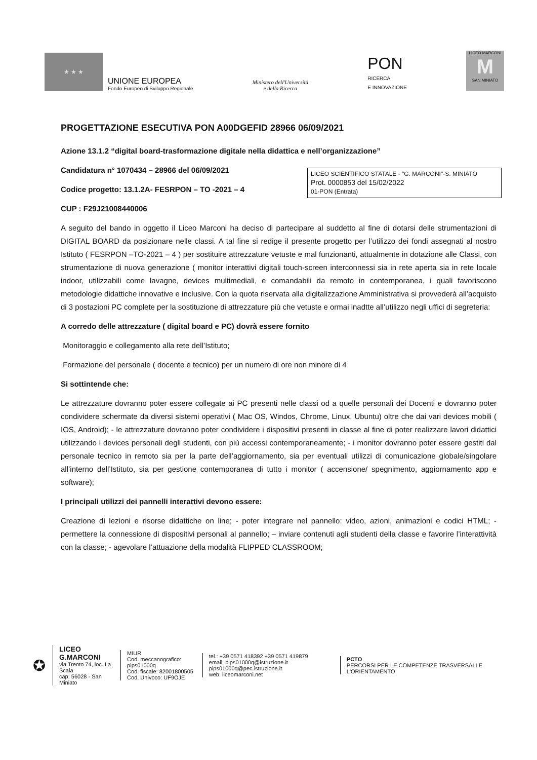★ ★ ★
UNIONE EUROPEA
Fondo Europeo di Sviluppo Regionale
Ministero dell'Università
e della Ricerca
PON
RICERCA
E INNOVAZIONE
LICEO MARCONI
M
SAN MINIATO
PROGETTAZIONE ESECUTIVA PON A00DGEFID 28966 06/09/2021
Azione 13.1.2 “digital board-trasformazione digitale nella didattica e nell’organizzazione”
LICEO SCIENTIFICO STATALE - "G. MARCONI"-S. MINIATO
Prot. 0000853 del 15/02/2022
01-PON (Entrata)
Candidatura n° 1070434 – 28966 del 06/09/2021
Codice progetto: 13.1.2A- FESRPON – TO -2021 – 4
CUP : F29J21008440006
A seguito del bando in oggetto il Liceo Marconi ha deciso di partecipare al suddetto al fine di dotarsi delle strumentazioni di DIGITAL BOARD da posizionare nelle classi. A tal fine si redige il presente progetto per l’utilizzo dei fondi assegnati al nostro Istituto ( FESRPON –TO-2021 – 4 ) per sostituire attrezzature vetuste e mal funzionanti, attualmente in dotazione alle Classi, con strumentazione di nuova generazione ( monitor interattivi digitali touch-screen interconnessi sia in rete aperta sia in rete locale indoor, utilizzabili come lavagne, devices multimediali, e comandabili da remoto in contemporanea, i quali favoriscono metodologie didattiche innovative e inclusive. Con la quota riservata alla digitalizzazione Amministrativa si provvederà all’acquisto di 3 postazioni PC complete per la sostituzione di attrezzature più che vetuste e ormai inadtte all’utilizzo negli uffici di segreteria:
A corredo delle attrezzature ( digital board e PC) dovrà essere fornito
Monitoraggio e collegamento alla rete dell’Istituto;
Formazione del personale ( docente e tecnico) per un numero di ore non minore di 4
Si sottintende che:
Le attrezzature dovranno poter essere collegate ai PC presenti nelle classi od a quelle personali dei Docenti e dovranno poter condividere schermate da diversi sistemi operativi ( Mac OS, Windos, Chrome, Linux, Ubuntu) oltre che dai vari devices mobili ( IOS, Android); - le attrezzature dovranno poter condividere i dispositivi presenti in classe al fine di poter realizzare lavori didattici utilizzando i devices personali degli studenti, con più accessi contemporaneamente; - i monitor dovranno poter essere gestiti dal personale tecnico in remoto sia per la parte dell’aggiornamento, sia per eventuali utilizzi di comunicazione globale/singolare all’interno dell’Istituto, sia per gestione contemporanea di tutto i monitor ( accensione/ spegnimento, aggiornamento app e software);
I principali utilizzi dei pannelli interattivi devono essere:
Creazione di lezioni e risorse didattiche on line; - poter integrare nel pannello: video, azioni, animazioni e codici HTML; - permettere la connessione di dispositivi personali al pannello; – inviare contenuti agli studenti della classe e favorire l’interattività con la classe; - agevolare l’attuazione della modalità FLIPPED CLASSROOM;
✪
LICEO G.MARCONI
via Trento 74, loc. La Scala
cap: 56028 - San Miniato
MIUR
Cod. meccanografico: pips01000q
Cod. fiscale: 82001800505
Cod. Univoco: UF9OJE
tel.: +39 0571 418392 +39 0571 419879
email: pips01000q@istruzione.it pips01000q@pec.istruzione.it
web: liceomarconi.net
PCTO
PERCORSI PER LE COMPETENZE TRASVERSALI E L'ORIENTAMENTO